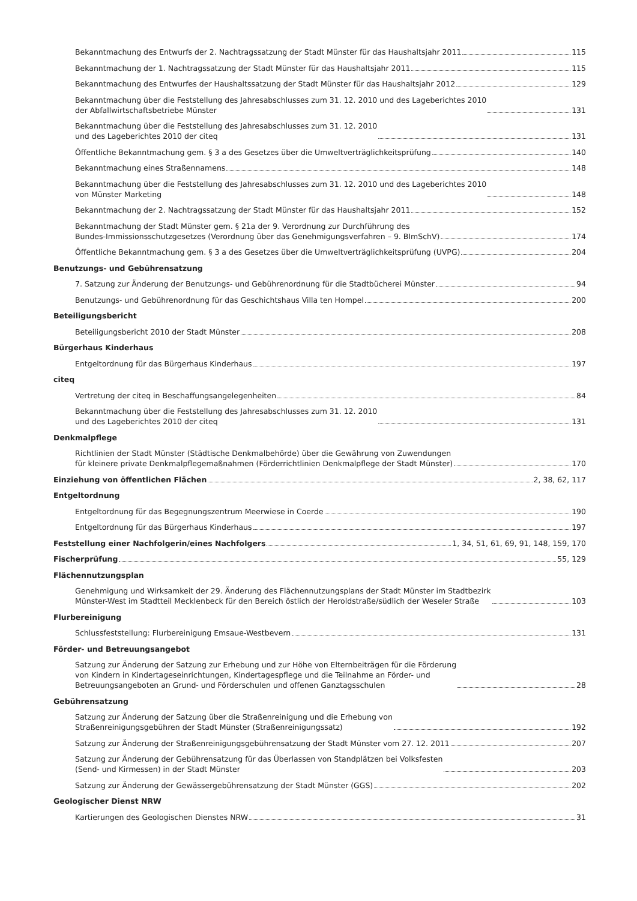Bekanntmachung des Entwurfs der 2. Nachtragssatzung der Stadt Münster für das Haushaltsjahr 2011 115
Bekanntmachung der 1. Nachtragssatzung der Stadt Münster für das Haushaltsjahr 2011 115
Bekanntmachung des Entwurfes der Haushaltssatzung der Stadt Münster für das Haushaltsjahr 2012 129
Bekanntmachung über die Feststellung des Jahresabschlusses zum 31. 12. 2010 und des Lageberichtes 2010
der Abfallwirtschaftsbetriebe Münster 131
Bekanntmachung über die Feststellung des Jahresabschlusses zum 31. 12. 2010
und des Lageberichtes 2010 der citeq 131
Öffentliche Bekanntmachung gem. § 3 a des Gesetzes über die Umweltverträglichkeitsprüfung 140
Bekanntmachung eines Straßennamens 148
Bekanntmachung über die Feststellung des Jahresabschlusses zum 31. 12. 2010 und des Lageberichtes 2010
von Münster Marketing 148
Bekanntmachung der 2. Nachtragssatzung der Stadt Münster für das Haushaltsjahr 2011 152
Bekanntmachung der Stadt Münster gem. § 21a der 9. Verordnung zur Durchführung des
Bundes-Immissionsschutzgesetzes (Verordnung über das Genehmigungsverfahren – 9. BImSchV) 174
Öffentliche Bekanntmachung gem. § 3 a des Gesetzes über die Umweltverträglichkeitsprüfung (UVPG) 204
Benutzungs- und Gebührensatzung
7. Satzung zur Änderung der Benutzungs- und Gebührenordnung für die Stadtbücherei Münster 94
Benutzungs- und Gebührenordnung für das Geschichtshaus Villa ten Hompel 200
Beteiligungsbericht
Beteiligungsbericht 2010 der Stadt Münster 208
Bürgerhaus Kinderhaus
Entgeltordnung für das Bürgerhaus Kinderhaus 197
citeq
Vertretung der citeq in Beschaffungsangelegenheiten 84
Bekanntmachung über die Feststellung des Jahresabschlusses zum 31. 12. 2010
und des Lageberichtes 2010 der citeq 131
Denkmalpflege
Richtlinien der Stadt Münster (Städtische Denkmalbehörde) über die Gewährung von Zuwendungen
für kleinere private Denkmalpflegemaßnahmen (Förderrichtlinien Denkmalpflege der Stadt Münster) 170
Einziehung von öffentlichen Flächen 2, 38, 62, 117
Entgeltordnung
Entgeltordnung für das Begegnungszentrum Meerwiese in Coerde 190
Entgeltordnung für das Bürgerhaus Kinderhaus 197
Feststellung einer Nachfolgerin/eines Nachfolgers 1, 34, 51, 61, 69, 91, 148, 159, 170
Fischerprüfung 55, 129
Flächennutzungsplan
Genehmigung und Wirksamkeit der 29. Änderung des Flächennutzungsplans der Stadt Münster im Stadtbezirk
Münster-West im Stadtteil Mecklenbeck für den Bereich östlich der Heroldstraße/südlich der Weseler Straße 103
Flurbereinigung
Schlussfeststellung: Flurbereinigung Emsaue-Westbevern 131
Förder- und Betreuungsangebot
Satzung zur Änderung der Satzung zur Erhebung und zur Höhe von Elternbeiträgen für die Förderung
von Kindern in Kindertageseinrichtungen, Kindertagespflege und die Teilnahme an Förder- und
Betreuungsangeboten an Grund- und Förderschulen und offenen Ganztagsschulen 28
Gebührensatzung
Satzung zur Änderung der Satzung über die Straßenreinigung und die Erhebung von
Straßenreinigungsgebühren der Stadt Münster (Straßenreinigungssatz) 192
Satzung zur Änderung der Straßenreinigungsgebührensatzung der Stadt Münster vom 27. 12. 2011 207
Satzung zur Änderung der Gebührensatzung für das Überlassen von Standplätzen bei Volksfesten
(Send- und Kirmessen) in der Stadt Münster 203
Satzung zur Änderung der Gewässergebührensatzung der Stadt Münster (GGS) 202
Geologischer Dienst NRW
Kartierungen des Geologischen Dienstes NRW 31